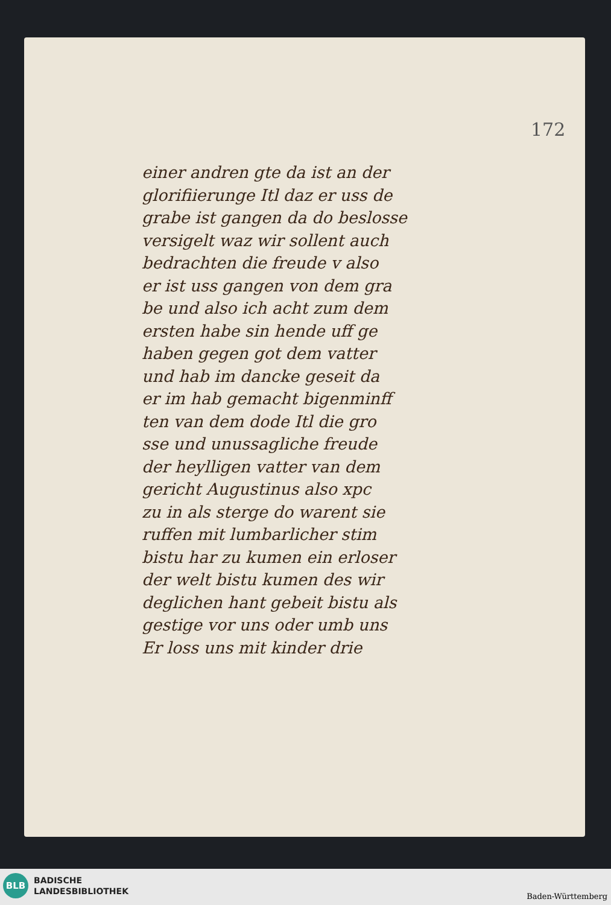172
einer andren gte da ist an der
glorifiierunge Itl daz er uss de
grabe ist gangen da do beslosse
versigelt waz wir sollent auch
bedrachten die freude v also
er ist uss gangen von dem gra
be und also ich acht zum dem
ersten habe sin hende uff ge
haben gegen got dem vatter
und hab im dancke geseit da
er im hab gemacht bigenminff
ten van dem dode Itl die gro
sse und unussagliche freude
der heylligen vatter van dem
gericht Augustinus also xpc
zu in als sterge do warent sie
ruffen mit lumbarlicher stim
bistu har zu kumen ein erloser
der welt bistu kumen des wir
deglichen hant gebeit bistu als
gestige vor uns oder umb uns
Er loss uns mit kinder drie
BLB
BADISCHE
LANDESBIBLIOTHEK
Baden-Württemberg